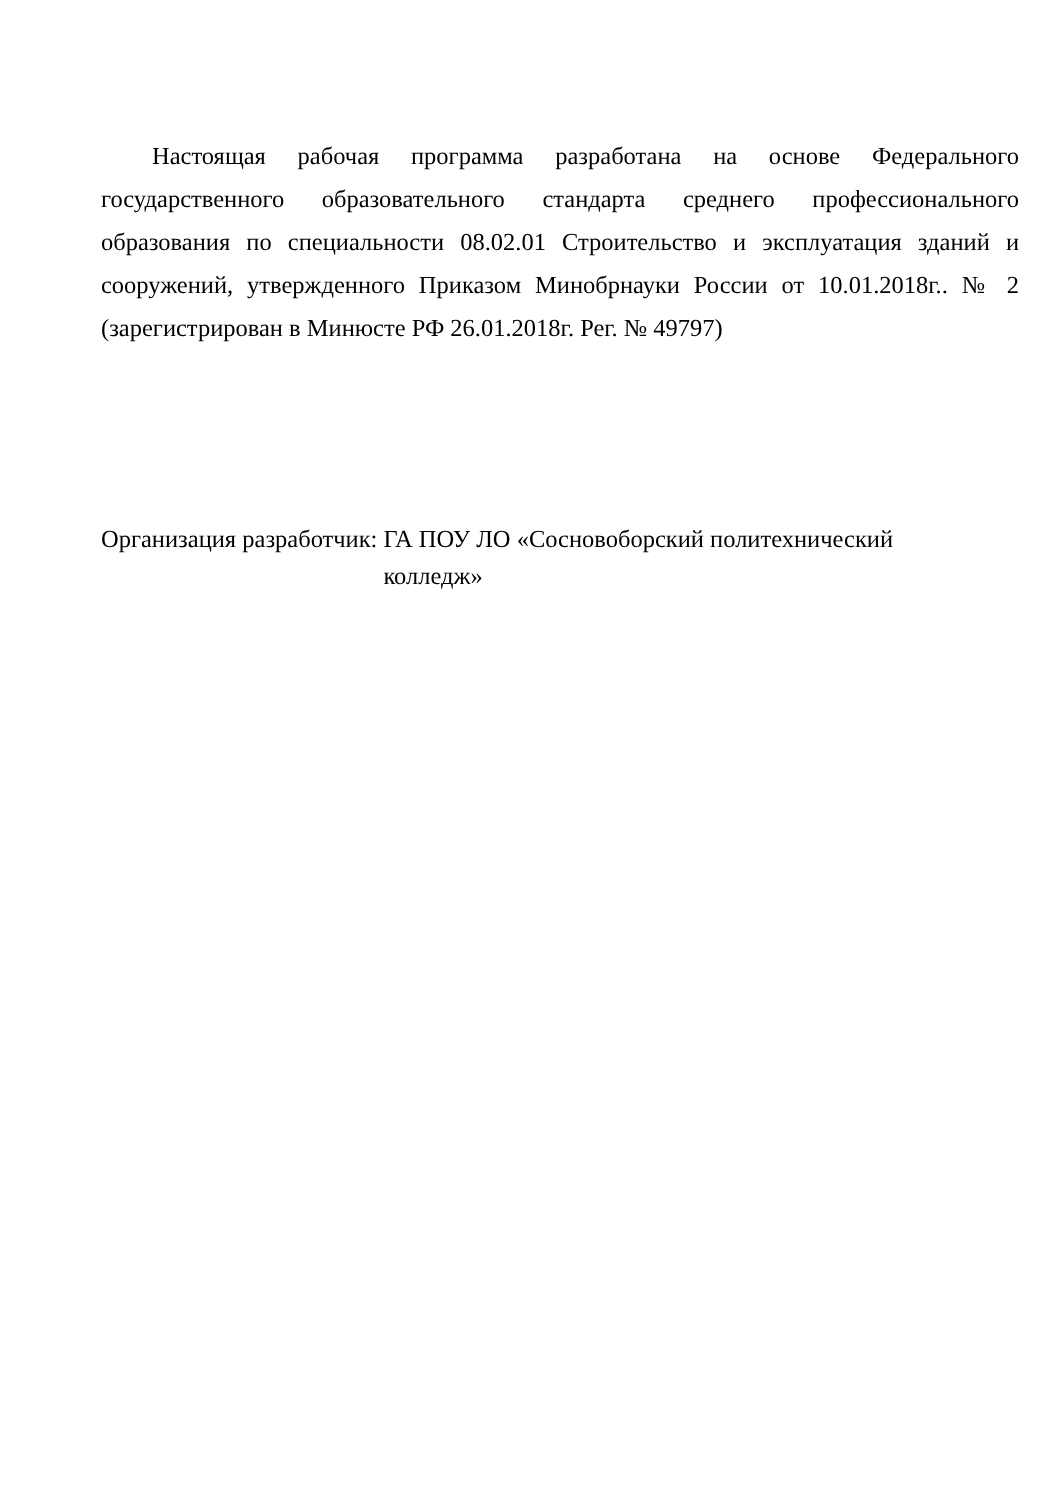Настоящая рабочая программа разработана на основе Федерального государственного образовательного стандарта среднего профессионального образования по специальности 08.02.01 Строительство и эксплуатация зданий и сооружений, утвержденного Приказом Минобрнауки России от 10.01.2018г.. № 2 (зарегистрирован в Минюсте РФ 26.01.2018г. Рег. № 49797)
Организация разработчик: ГА ПОУ ЛО «Сосновоборский политехнический
колледж»